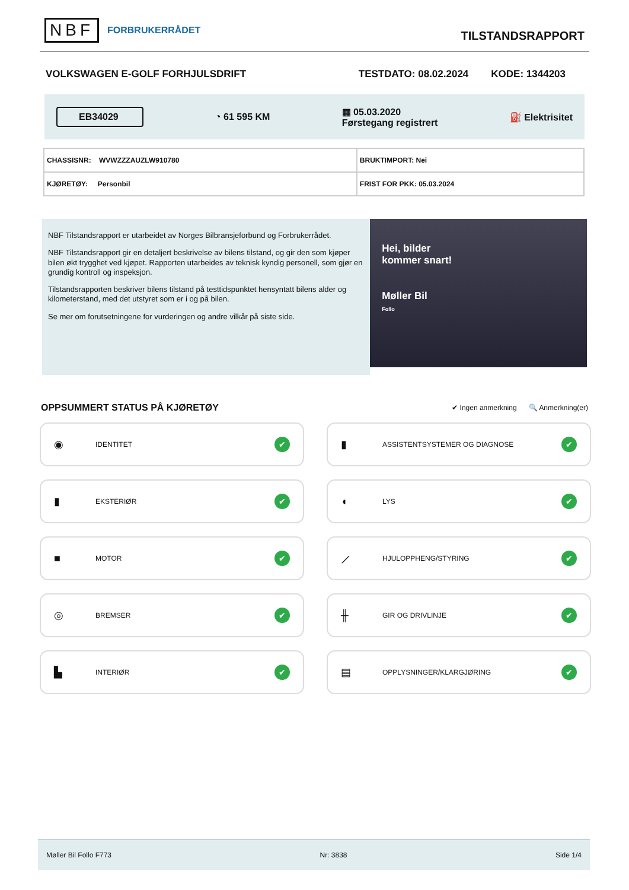NBF FORBRUKERRÅDET
TILSTANDSRAPPORT
VOLKSWAGEN E-GOLF FORHJULSDRIFT TESTDATO: 08.02.2024 KODE: 1344203
EB34029 ◔ 61 595 KM ▦ 05.03.2020
Førstegang registrert ⛽ Elektrisitet
| CHASSISNR: WVWZZZAUZLW910780 | BRUKTIMPORT: Nei |
| KJØRETØY: Personbil | FRIST FOR PKK: 05.03.2024 |
NBF Tilstandsrapport er utarbeidet av Norges Bilbransjeforbund og Forbrukerrådet.
NBF Tilstandsrapport gir en detaljert beskrivelse av bilens tilstand, og gir den som kjøper bilen økt trygghet ved kjøpet. Rapporten utarbeides av teknisk kyndig personell, som gjør en grundig kontroll og inspeksjon.
Tilstandsrapporten beskriver bilens tilstand på testtidspunktet hensyntatt bilens alder og kilometerstand, med det utstyret som er i og på bilen.
Se mer om forutsetningene for vurderingen og andre vilkår på siste side.
Hei, bilder
kommer snart!
Møller Bil
Follo
OPPSUMMERT STATUS PÅ KJØRETØY ✔ Ingen anmerkning 🔍 Anmerkning(er)
◉ IDENTITET ✔
▮ ASSISTENTSYSTEMER OG DIAGNOSE ✔
▮ EKSTERIØR ✔
◖ LYS ✔
■ MOTOR ✔
⟋ HJULOPPHENG/STYRING ✔
◎ BREMSER ✔
╫ GIR OG DRIVLINJE ✔
▙ INTERIØR ✔
▤ OPPLYSNINGER/KLARGJØRING ✔
Møller Bil Follo F773 Nr: 3838 Side 1/4